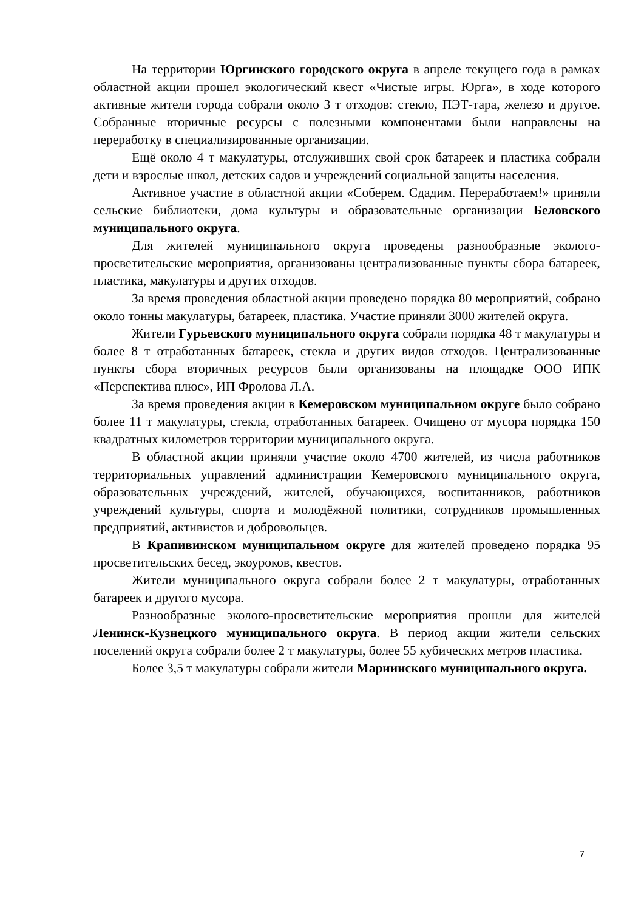На территории Юргинского городского округа в апреле текущего года в рамках областной акции прошел экологический квест «Чистые игры. Юрга», в ходе которого активные жители города собрали около 3 т отходов: стекло, ПЭТ-тара, железо и другое. Собранные вторичные ресурсы с полезными компонентами были направлены на переработку в специализированные организации.
Ещё около 4 т макулатуры, отслуживших свой срок батареек и пластика собрали дети и взрослые школ, детских садов и учреждений социальной защиты населения.
Активное участие в областной акции «Соберем. Сдадим. Переработаем!» приняли сельские библиотеки, дома культуры и образовательные организации Беловского муниципального округа.
Для жителей муниципального округа проведены разнообразные эколого-просветительские мероприятия, организованы централизованные пункты сбора батареек, пластика, макулатуры и других отходов.
За время проведения областной акции проведено порядка 80 мероприятий, собрано около тонны макулатуры, батареек, пластика. Участие приняли 3000 жителей округа.
Жители Гурьевского муниципального округа собрали порядка 48 т макулатуры и более 8 т отработанных батареек, стекла и других видов отходов. Централизованные пункты сбора вторичных ресурсов были организованы на площадке ООО ИПК «Перспектива плюс», ИП Фролова Л.А.
За время проведения акции в Кемеровском муниципальном округе было собрано более 11 т макулатуры, стекла, отработанных батареек. Очищено от мусора порядка 150 квадратных километров территории муниципального округа.
В областной акции приняли участие около 4700 жителей, из числа работников территориальных управлений администрации Кемеровского муниципального округа, образовательных учреждений, жителей, обучающихся, воспитанников, работников учреждений культуры, спорта и молодёжной политики, сотрудников промышленных предприятий, активистов и добровольцев.
В Крапивинском муниципальном округе для жителей проведено порядка 95 просветительских бесед, экоуроков, квестов.
Жители муниципального округа собрали более 2 т макулатуры, отработанных батареек и другого мусора.
Разнообразные эколого-просветительские мероприятия прошли для жителей Ленинск-Кузнецкого муниципального округа. В период акции жители сельских поселений округа собрали более 2 т макулатуры, более 55 кубических метров пластика.
Более 3,5 т макулатуры собрали жители Мариинского муниципального округа.
7